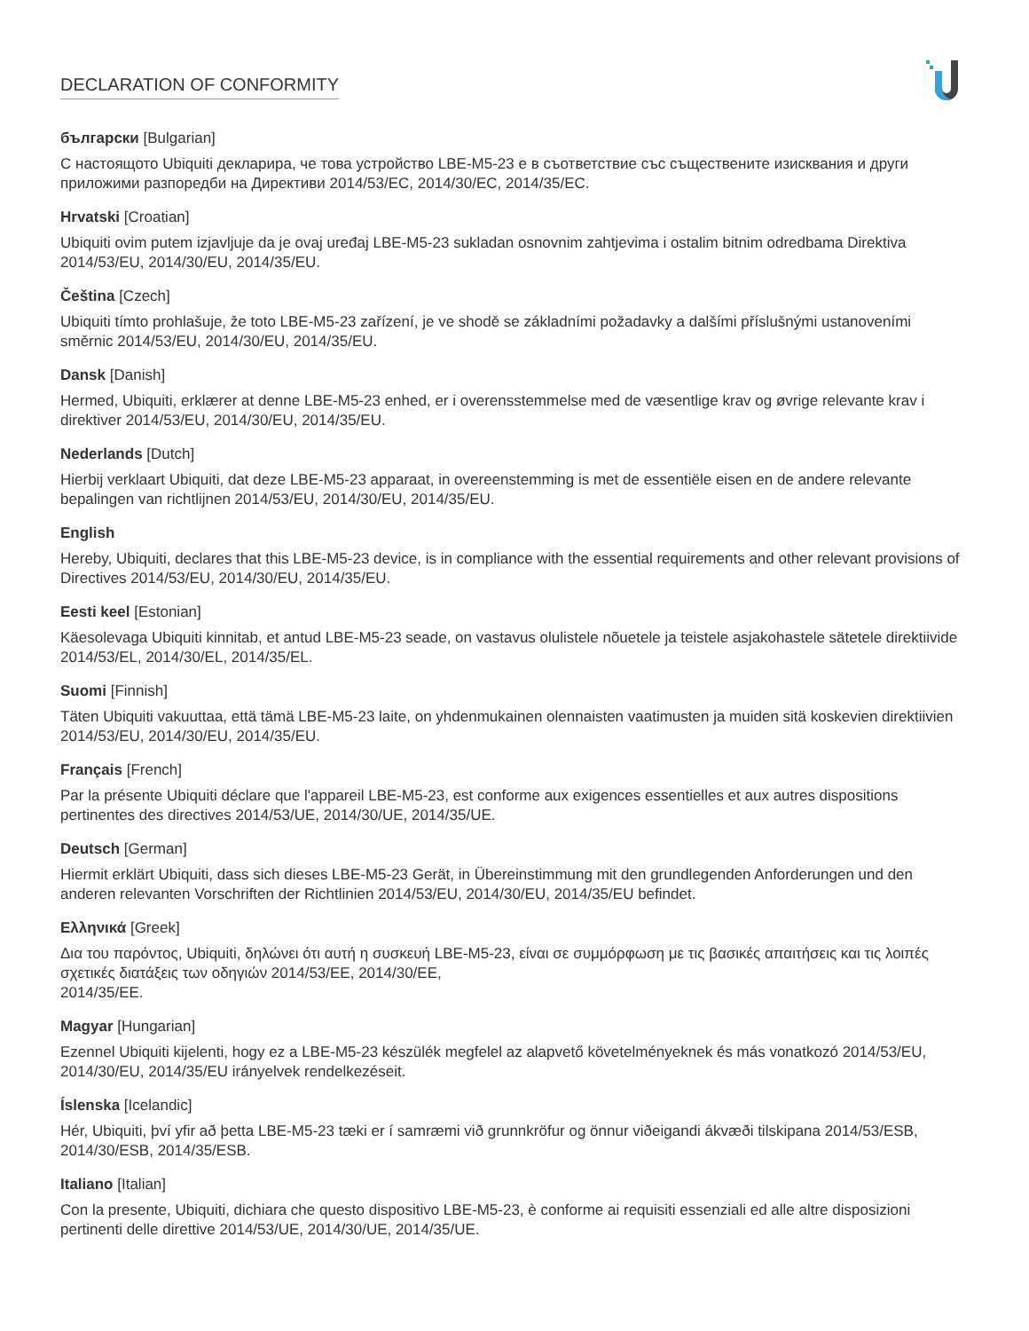DECLARATION OF CONFORMITY
български [Bulgarian]
С настоящото Ubiquiti декларира, че това устройство LBE-M5-23 е в съответствие със съществените изисквания и други приложими разпоредби на Директиви 2014/53/EC, 2014/30/ЕС, 2014/35/ЕС.
Hrvatski [Croatian]
Ubiquiti ovim putem izjavljuje da je ovaj uređaj LBE-M5-23 sukladan osnovnim zahtjevima i ostalim bitnim odredbama Direktiva 2014/53/EU, 2014/30/EU, 2014/35/EU.
Čeština [Czech]
Ubiquiti tímto prohlašuje, že toto LBE-M5-23 zařízení, je ve shodě se základními požadavky a dalšími příslušnými ustanoveními směrnic 2014/53/EU, 2014/30/EU, 2014/35/EU.
Dansk [Danish]
Hermed, Ubiquiti, erklærer at denne LBE-M5-23 enhed, er i overensstemmelse med de væsentlige krav og øvrige relevante krav i direktiver 2014/53/EU, 2014/30/EU, 2014/35/EU.
Nederlands [Dutch]
Hierbij verklaart Ubiquiti, dat deze LBE-M5-23 apparaat, in overeenstemming is met de essentiële eisen en de andere relevante bepalingen van richtlijnen 2014/53/EU, 2014/30/EU, 2014/35/EU.
English
Hereby, Ubiquiti, declares that this LBE-M5-23 device, is in compliance with the essential requirements and other relevant provisions of Directives 2014/53/EU, 2014/30/EU, 2014/35/EU.
Eesti keel [Estonian]
Käesolevaga Ubiquiti kinnitab, et antud LBE-M5-23 seade, on vastavus olulistele nõuetele ja teistele asjakohastele sätetele direktiivide 2014/53/EL, 2014/30/EL, 2014/35/EL.
Suomi [Finnish]
Täten Ubiquiti vakuuttaa, että tämä LBE-M5-23 laite, on yhdenmukainen olennaisten vaatimusten ja muiden sitä koskevien direktiivien 2014/53/EU, 2014/30/EU, 2014/35/EU.
Français [French]
Par la présente Ubiquiti déclare que l'appareil LBE-M5-23, est conforme aux exigences essentielles et aux autres dispositions pertinentes des directives 2014/53/UE, 2014/30/UE, 2014/35/UE.
Deutsch [German]
Hiermit erklärt Ubiquiti, dass sich dieses LBE-M5-23 Gerät, in Übereinstimmung mit den grundlegenden Anforderungen und den anderen relevanten Vorschriften der Richtlinien 2014/53/EU, 2014/30/EU, 2014/35/EU befindet.
Ελληνικά [Greek]
Δια του παρόντος, Ubiquiti, δηλώνει ότι αυτή η συσκευή LBE-M5-23, είναι σε συμμόρφωση με τις βασικές απαιτήσεις και τις λοιπές σχετικές διατάξεις των οδηγιών 2014/53/EE, 2014/30/EE,
2014/35/EE.
Magyar [Hungarian]
Ezennel Ubiquiti kijelenti, hogy ez a LBE-M5-23 készülék megfelel az alapvető követelményeknek és más vonatkozó 2014/53/EU, 2014/30/EU, 2014/35/EU irányelvek rendelkezéseit.
Íslenska [Icelandic]
Hér, Ubiquiti, því yfir að þetta LBE-M5-23 tæki er í samræmi við grunnkröfur og önnur viðeigandi ákvæði tilskipana 2014/53/ESB, 2014/30/ESB, 2014/35/ESB.
Italiano [Italian]
Con la presente, Ubiquiti, dichiara che questo dispositivo LBE-M5-23, è conforme ai requisiti essenziali ed alle altre disposizioni pertinenti delle direttive 2014/53/UE, 2014/30/UE, 2014/35/UE.